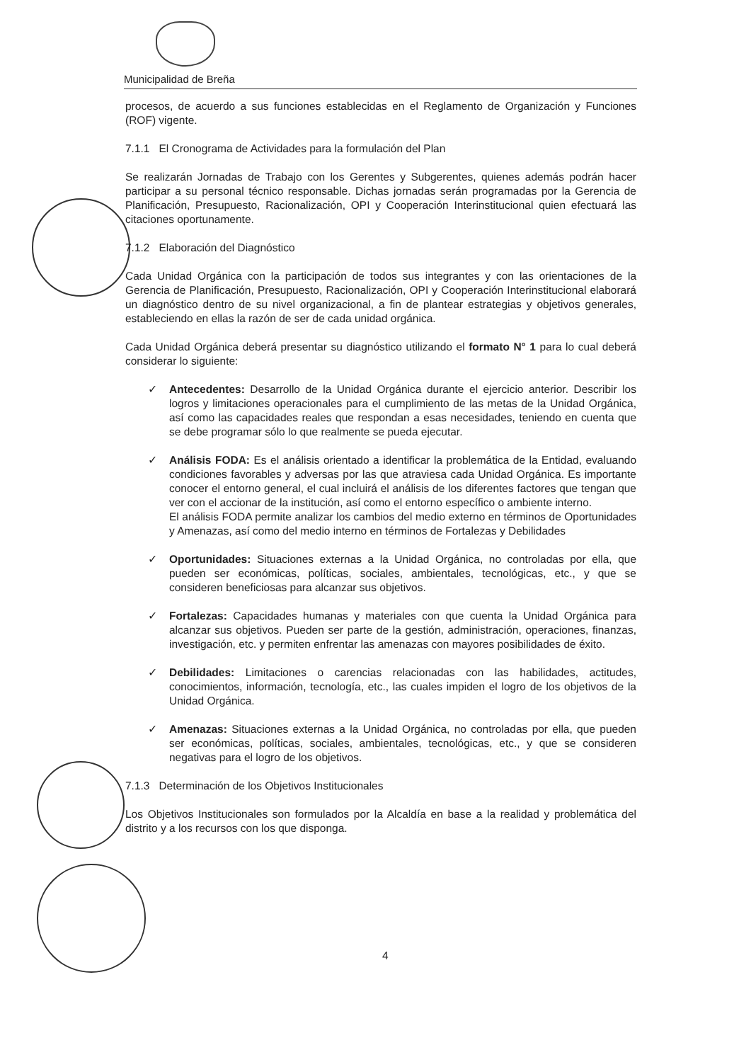Municipalidad de Breña
procesos, de acuerdo a sus funciones establecidas en el Reglamento de Organización y Funciones (ROF) vigente.
7.1.1 El Cronograma de Actividades para la formulación del Plan
Se realizarán Jornadas de Trabajo con los Gerentes y Subgerentes, quienes además podrán hacer participar a su personal técnico responsable. Dichas jornadas serán programadas por la Gerencia de Planificación, Presupuesto, Racionalización, OPI y Cooperación Interinstitucional quien efectuará las citaciones oportunamente.
7.1.2 Elaboración del Diagnóstico
Cada Unidad Orgánica con la participación de todos sus integrantes y con las orientaciones de la Gerencia de Planificación, Presupuesto, Racionalización, OPI y Cooperación Interinstitucional elaborará un diagnóstico dentro de su nivel organizacional, a fin de plantear estrategias y objetivos generales, estableciendo en ellas la razón de ser de cada unidad orgánica.
Cada Unidad Orgánica deberá presentar su diagnóstico utilizando el formato N° 1 para lo cual deberá considerar lo siguiente:
✓ Antecedentes: Desarrollo de la Unidad Orgánica durante el ejercicio anterior. Describir los logros y limitaciones operacionales para el cumplimiento de las metas de la Unidad Orgánica, así como las capacidades reales que respondan a esas necesidades, teniendo en cuenta que se debe programar sólo lo que realmente se pueda ejecutar.
✓ Análisis FODA: Es el análisis orientado a identificar la problemática de la Entidad, evaluando condiciones favorables y adversas por las que atraviesa cada Unidad Orgánica. Es importante conocer el entorno general, el cual incluirá el análisis de los diferentes factores que tengan que ver con el accionar de la institución, así como el entorno específico o ambiente interno.
El análisis FODA permite analizar los cambios del medio externo en términos de Oportunidades y Amenazas, así como del medio interno en términos de Fortalezas y Debilidades
✓ Oportunidades: Situaciones externas a la Unidad Orgánica, no controladas por ella, que pueden ser económicas, políticas, sociales, ambientales, tecnológicas, etc., y que se consideren beneficiosas para alcanzar sus objetivos.
✓ Fortalezas: Capacidades humanas y materiales con que cuenta la Unidad Orgánica para alcanzar sus objetivos. Pueden ser parte de la gestión, administración, operaciones, finanzas, investigación, etc. y permiten enfrentar las amenazas con mayores posibilidades de éxito.
✓ Debilidades: Limitaciones o carencias relacionadas con las habilidades, actitudes, conocimientos, información, tecnología, etc., las cuales impiden el logro de los objetivos de la Unidad Orgánica.
✓ Amenazas: Situaciones externas a la Unidad Orgánica, no controladas por ella, que pueden ser económicas, políticas, sociales, ambientales, tecnológicas, etc., y que se consideren negativas para el logro de los objetivos.
7.1.3 Determinación de los Objetivos Institucionales
Los Objetivos Institucionales son formulados por la Alcaldía en base a la realidad y problemática del distrito y a los recursos con los que disponga.
4